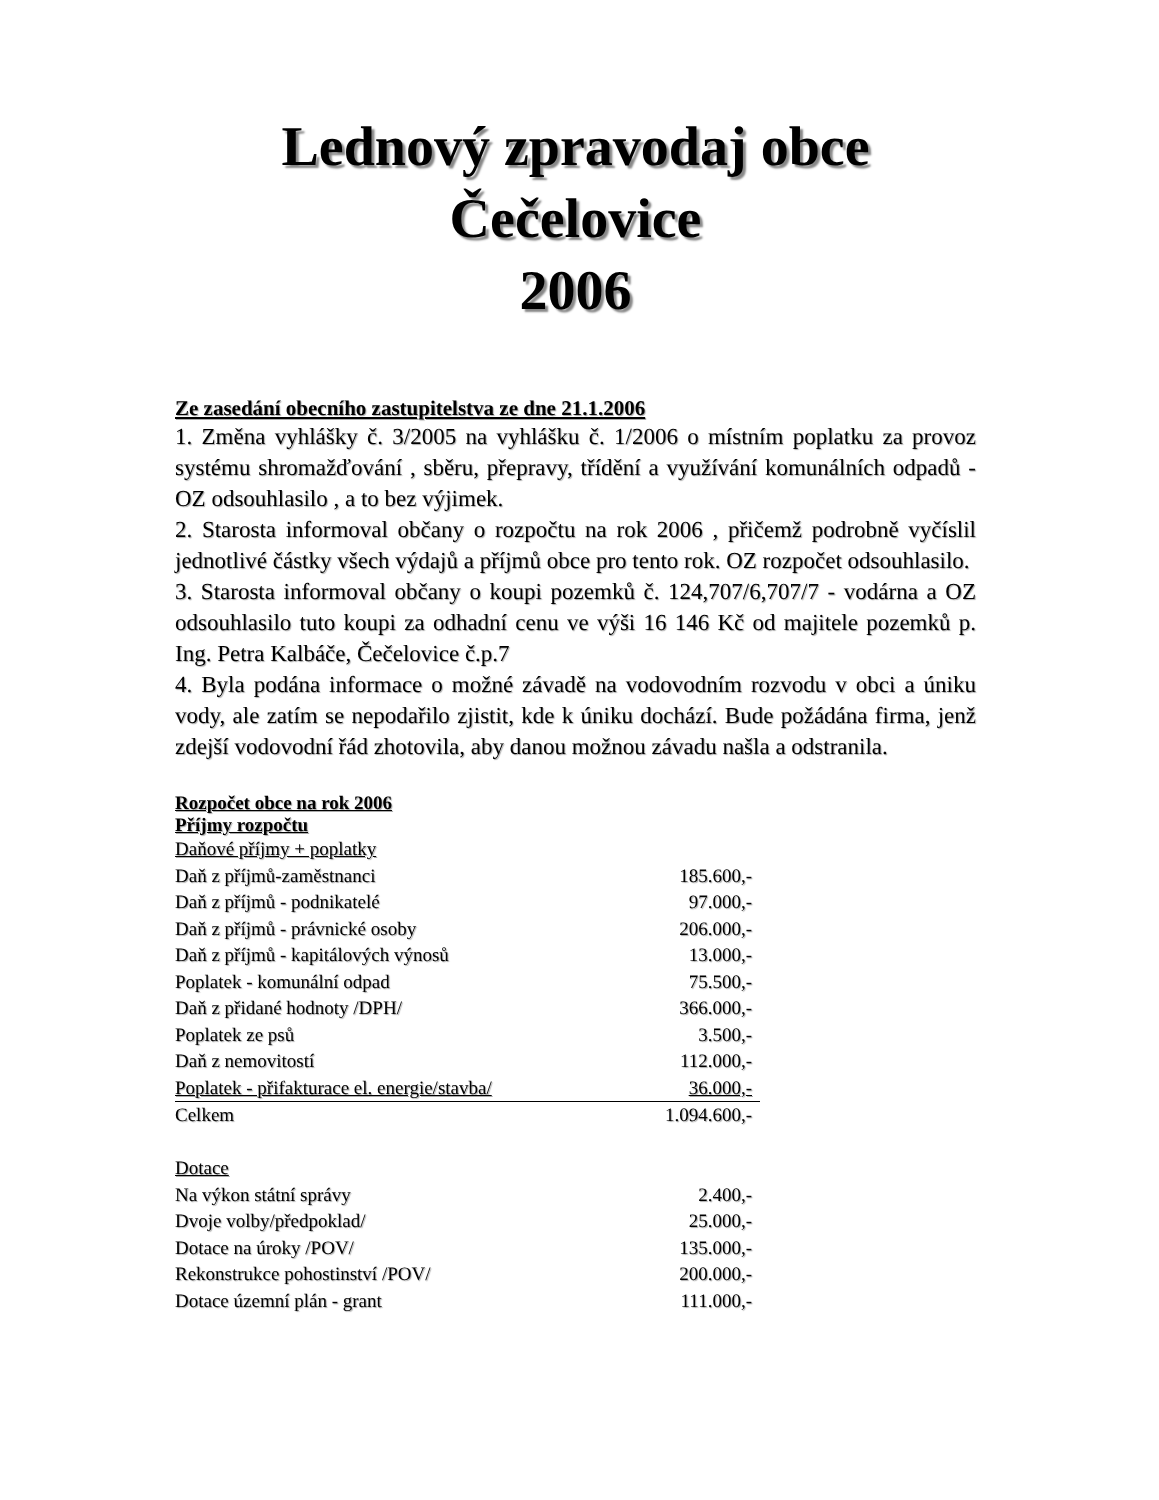Lednový zpravodaj obce
Čečelovice
2006
Ze zasedání obecního zastupitelstva ze dne 21.1.2006
1. Změna vyhlášky č. 3/2005 na vyhlášku č. 1/2006 o místním poplatku za provoz systému shromažďování , sběru, přepravy, třídění a využívání komunálních odpadů - OZ odsouhlasilo , a to bez výjimek.
2. Starosta informoval občany o rozpočtu na rok 2006 , přičemž podrobně vyčíslil jednotlivé částky všech výdajů a příjmů obce pro tento rok. OZ rozpočet odsouhlasilo.
3. Starosta informoval občany o koupi pozemků č. 124,707/6,707/7 - vodárna a OZ odsouhlasilo tuto koupi za odhadní cenu ve výši 16 146 Kč od majitele pozemků p. Ing. Petra Kalbáče, Čečelovice č.p.7
4. Byla podána informace o možné závadě na vodovodním rozvodu v obci a úniku vody, ale zatím se nepodařilo zjistit, kde k úniku dochází. Bude požádána firma, jenž zdejší vodovodní řád zhotovila, aby danou možnou závadu našla a odstranila.
Rozpočet obce na rok 2006
Příjmy rozpočtu
| Daňové příjmy + poplatky | |
| Daň z příjmů-zaměstnanci | 185.600,- |
| Daň z příjmů - podnikatelé | 97.000,- |
| Daň z příjmů - právnické osoby | 206.000,- |
| Daň z příjmů - kapitálových výnosů | 13.000,- |
| Poplatek - komunální odpad | 75.500,- |
| Daň z přidané hodnoty /DPH/ | 366.000,- |
| Poplatek ze psů | 3.500,- |
| Daň z nemovitostí | 112.000,- |
| Poplatek - přifakturace el. energie/stavba/ | 36.000,- |
| Celkem | 1.094.600,- |
| Dotace | |
| Na výkon státní správy | 2.400,- |
| Dvoje volby/předpoklad/ | 25.000,- |
| Dotace na úroky /POV/ | 135.000,- |
| Rekonstrukce pohostinství /POV/ | 200.000,- |
| Dotace územní plán - grant | 111.000,- |